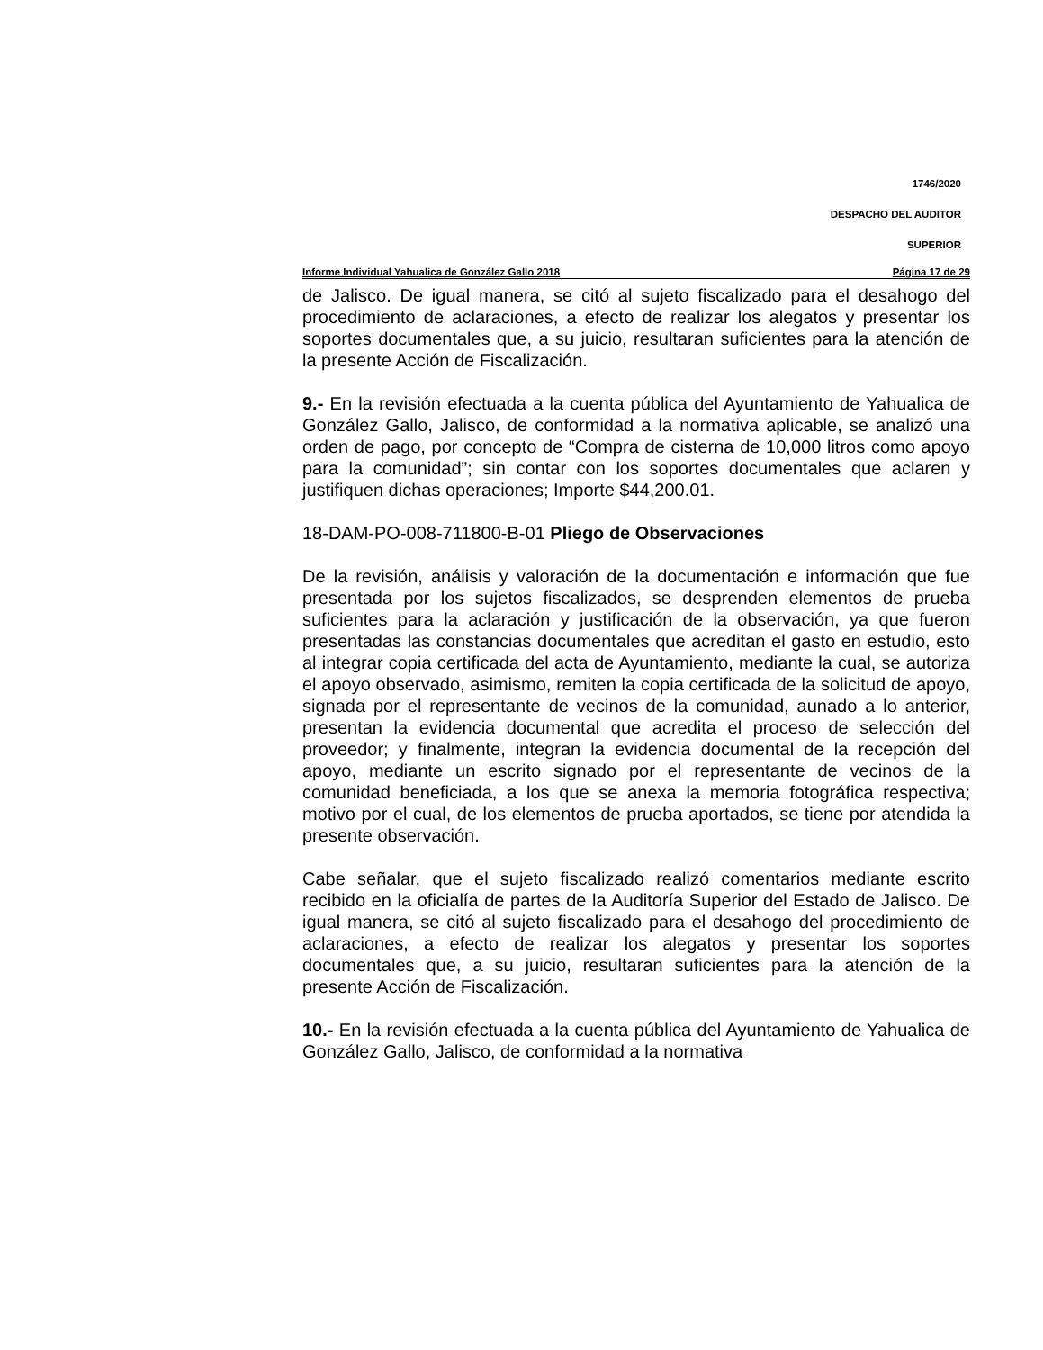1746/2020
DESPACHO DEL AUDITOR
SUPERIOR
Informe Individual Yahualica de González Gallo 2018 Página 17 de 29
de Jalisco. De igual manera, se citó al sujeto fiscalizado para el desahogo del procedimiento de aclaraciones, a efecto de realizar los alegatos y presentar los soportes documentales que, a su juicio, resultaran suficientes para la atención de la presente Acción de Fiscalización.
9.- En la revisión efectuada a la cuenta pública del Ayuntamiento de Yahualica de González Gallo, Jalisco, de conformidad a la normativa aplicable, se analizó una orden de pago, por concepto de “Compra de cisterna de 10,000 litros como apoyo para la comunidad”; sin contar con los soportes documentales que aclaren y justifiquen dichas operaciones; Importe $44,200.01.
18-DAM-PO-008-711800-B-01 Pliego de Observaciones
De la revisión, análisis y valoración de la documentación e información que fue presentada por los sujetos fiscalizados, se desprenden elementos de prueba suficientes para la aclaración y justificación de la observación, ya que fueron presentadas las constancias documentales que acreditan el gasto en estudio, esto al integrar copia certificada del acta de Ayuntamiento, mediante la cual, se autoriza el apoyo observado, asimismo, remiten la copia certificada de la solicitud de apoyo, signada por el representante de vecinos de la comunidad, aunado a lo anterior, presentan la evidencia documental que acredita el proceso de selección del proveedor; y finalmente, integran la evidencia documental de la recepción del apoyo, mediante un escrito signado por el representante de vecinos de la comunidad beneficiada, a los que se anexa la memoria fotográfica respectiva; motivo por el cual, de los elementos de prueba aportados, se tiene por atendida la presente observación.
Cabe señalar, que el sujeto fiscalizado realizó comentarios mediante escrito recibido en la oficialía de partes de la Auditoría Superior del Estado de Jalisco. De igual manera, se citó al sujeto fiscalizado para el desahogo del procedimiento de aclaraciones, a efecto de realizar los alegatos y presentar los soportes documentales que, a su juicio, resultaran suficientes para la atención de la presente Acción de Fiscalización.
10.- En la revisión efectuada a la cuenta pública del Ayuntamiento de Yahualica de González Gallo, Jalisco, de conformidad a la normativa